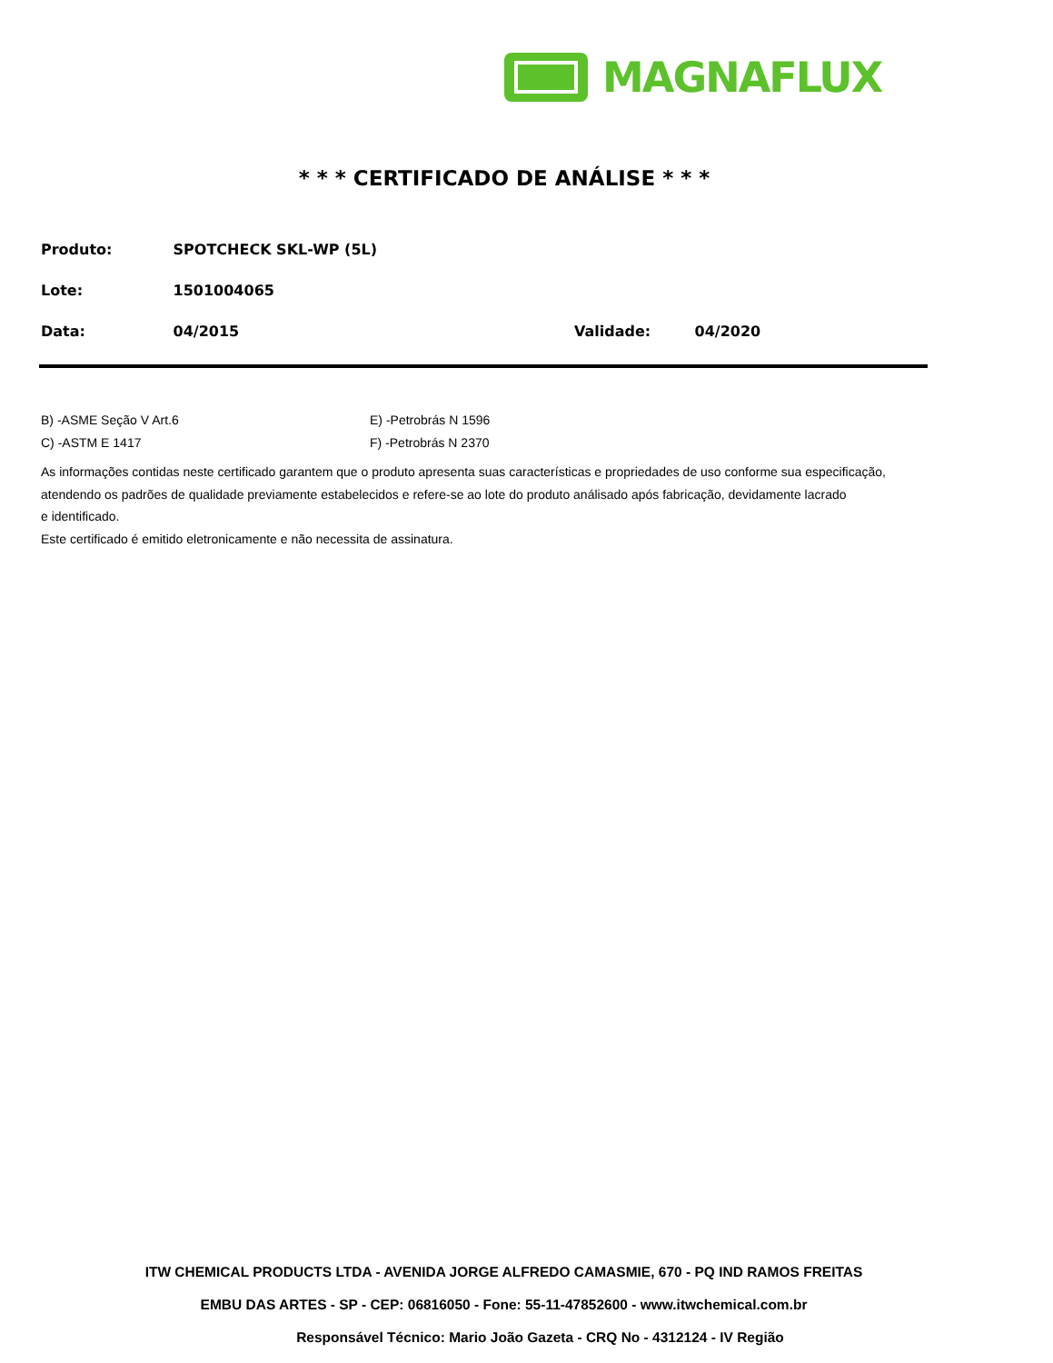MAGNAFLUX
* * * CERTIFICADO DE ANÁLISE * * *
Produto: SPOTCHECK SKL-WP (5L)
Lote: 1501004065
Data: 04/2015 Validade: 04/2020
B) -ASME Seção V Art.6 E) -Petrobrás N 1596
C) -ASTM E 1417 F) -Petrobrás N 2370
As informações contidas neste certificado garantem que o produto apresenta suas características e propriedades de uso conforme sua especificação,
atendendo os padrões de qualidade previamente estabelecidos e refere-se ao lote do produto análisado após fabricação, devidamente lacrado
e identificado.
Este certificado é emitido eletronicamente e não necessita de assinatura.
ITW CHEMICAL PRODUCTS LTDA - AVENIDA JORGE ALFREDO CAMASMIE, 670 - PQ IND RAMOS FREITAS
EMBU DAS ARTES - SP - CEP: 06816050 - Fone: 55-11-47852600 - www.itwchemical.com.br
Responsável Técnico: Mario João Gazeta - CRQ No - 4312124 - IV Região